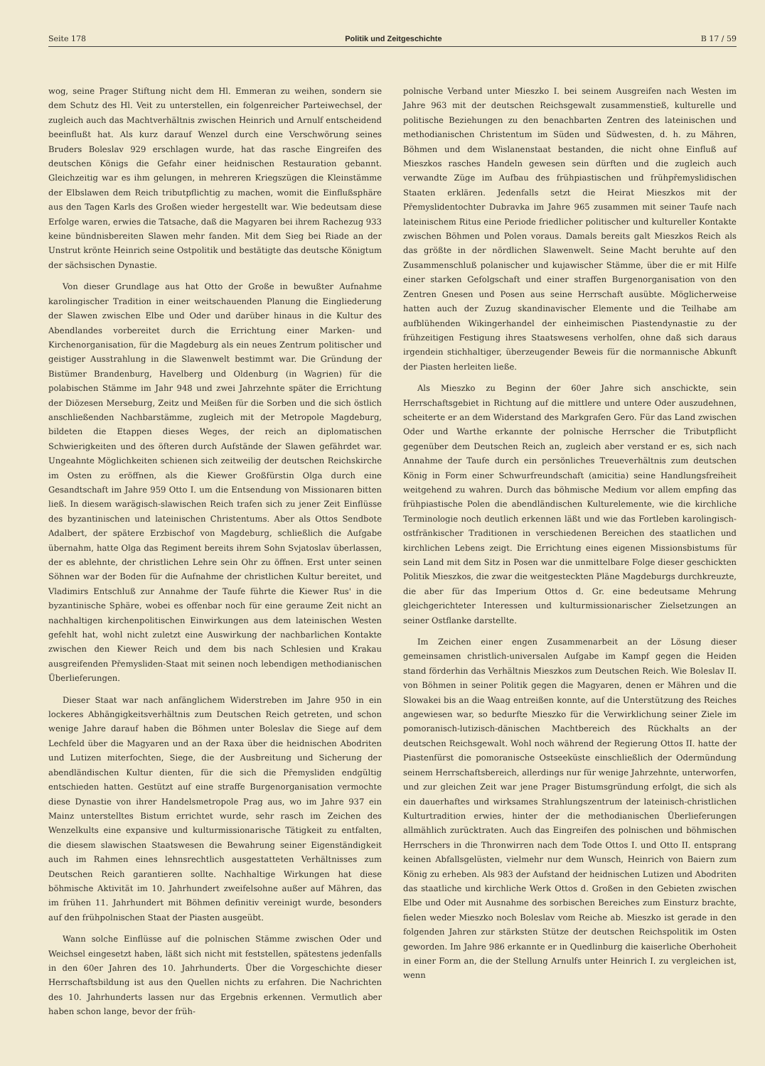Seite 178 Politik und Zeitgeschichte B 17 / 59
wog, seine Prager Stiftung nicht dem Hl. Emmeran zu weihen, sondern sie dem Schutz des Hl. Veit zu unterstellen, ein folgenreicher Parteiwechsel, der zugleich auch das Machtverhältnis zwischen Heinrich und Arnulf entscheidend beeinflußt hat. Als kurz darauf Wenzel durch eine Verschwörung seines Bruders Boleslav 929 erschlagen wurde, hat das rasche Eingreifen des deutschen Königs die Gefahr einer heidnischen Restauration gebannt. Gleichzeitig war es ihm gelungen, in mehreren Kriegszügen die Kleinstämme der Elbslawen dem Reich tributpflichtig zu machen, womit die Einflußsphäre aus den Tagen Karls des Großen wieder hergestellt war. Wie bedeutsam diese Erfolge waren, erwies die Tatsache, daß die Magyaren bei ihrem Rachezug 933 keine bündnisbereiten Slawen mehr fanden. Mit dem Sieg bei Riade an der Unstrut krönte Heinrich seine Ostpolitik und bestätigte das deutsche Königtum der sächsischen Dynastie.
Von dieser Grundlage aus hat Otto der Große in bewußter Aufnahme karolingischer Tradition in einer weitschauenden Planung die Eingliederung der Slawen zwischen Elbe und Oder und darüber hinaus in die Kultur des Abendlandes vorbereitet durch die Errichtung einer Marken- und Kirchenorganisation, für die Magdeburg als ein neues Zentrum politischer und geistiger Ausstrahlung in die Slawenwelt bestimmt war. Die Gründung der Bistümer Brandenburg, Havelberg und Oldenburg (in Wagrien) für die polabischen Stämme im Jahr 948 und zwei Jahrzehnte später die Errichtung der Diözesen Merseburg, Zeitz und Meißen für die Sorben und die sich östlich anschließenden Nachbarstämme, zugleich mit der Metropole Magdeburg, bildeten die Etappen dieses Weges, der reich an diplomatischen Schwierigkeiten und des öfteren durch Aufstände der Slawen gefährdet war. Ungeahnte Möglichkeiten schienen sich zeitweilig der deutschen Reichskirche im Osten zu eröffnen, als die Kiewer Großfürstin Olga durch eine Gesandtschaft im Jahre 959 Otto I. um die Entsendung von Missionaren bitten ließ. In diesem warägisch-slawischen Reich trafen sich zu jener Zeit Einflüsse des byzantinischen und lateinischen Christentums. Aber als Ottos Sendbote Adalbert, der spätere Erzbischof von Magdeburg, schließlich die Aufgabe übernahm, hatte Olga das Regiment bereits ihrem Sohn Svjatoslav überlassen, der es ablehnte, der christlichen Lehre sein Ohr zu öffnen. Erst unter seinen Söhnen war der Boden für die Aufnahme der christlichen Kultur bereitet, und Vladimirs Entschluß zur Annahme der Taufe führte die Kiewer Rus' in die byzantinische Sphäre, wobei es offenbar noch für eine geraume Zeit nicht an nachhaltigen kirchenpolitischen Einwirkungen aus dem lateinischen Westen gefehlt hat, wohl nicht zuletzt eine Auswirkung der nachbarlichen Kontakte zwischen den Kiewer Reich und dem bis nach Schlesien und Krakau ausgreifenden Přemysliden-Staat mit seinen noch lebendigen methodianischen Überlieferungen.
Dieser Staat war nach anfänglichem Widerstreben im Jahre 950 in ein lockeres Abhängigkeitsverhältnis zum Deutschen Reich getreten, und schon wenige Jahre darauf haben die Böhmen unter Boleslav die Siege auf dem Lechfeld über die Magyaren und an der Raxa über die heidnischen Abodriten und Lutizen miterfochten, Siege, die der Ausbreitung und Sicherung der abendländischen Kultur dienten, für die sich die Přemysliden endgültig entschieden hatten. Gestützt auf eine straffe Burgenorganisation vermochte diese Dynastie von ihrer Handelsmetropole Prag aus, wo im Jahre 937 ein Mainz unterstelltes Bistum errichtet wurde, sehr rasch im Zeichen des Wenzelkults eine expansive und kulturmissionarische Tätigkeit zu entfalten, die diesem slawischen Staatswesen die Bewahrung seiner Eigenständigkeit auch im Rahmen eines lehnsrechtlich ausgestatteten Verhältnisses zum Deutschen Reich garantieren sollte. Nachhaltige Wirkungen hat diese böhmische Aktivität im 10. Jahrhundert zweifelsohne außer auf Mähren, das im frühen 11. Jahrhundert mit Böhmen definitiv vereinigt wurde, besonders auf den frühpolnischen Staat der Piasten ausgeübt.
Wann solche Einflüsse auf die polnischen Stämme zwischen Oder und Weichsel eingesetzt haben, läßt sich nicht mit feststellen, spätestens jedenfalls in den 60er Jahren des 10. Jahrhunderts. Über die Vorgeschichte dieser Herrschaftsbildung ist aus den Quellen nichts zu erfahren. Die Nachrichten des 10. Jahrhunderts lassen nur das Ergebnis erkennen. Vermutlich aber haben schon lange, bevor der früh-
polnische Verband unter Mieszko I. bei seinem Ausgreifen nach Westen im Jahre 963 mit der deutschen Reichsgewalt zusammenstieß, kulturelle und politische Beziehungen zu den benachbarten Zentren des lateinischen und methodianischen Christentum im Süden und Südwesten, d. h. zu Mähren, Böhmen und dem Wislanenstaat bestanden, die nicht ohne Einfluß auf Mieszkos rasches Handeln gewesen sein dürften und die zugleich auch verwandte Züge im Aufbau des frühpiastischen und frühpřemyslidischen Staaten erklären. Jedenfalls setzt die Heirat Mieszkos mit der Přemyslidentochter Dubravka im Jahre 965 zusammen mit seiner Taufe nach lateinischem Ritus eine Periode friedlicher politischer und kultureller Kontakte zwischen Böhmen und Polen voraus. Damals bereits galt Mieszkos Reich als das größte in der nördlichen Slawenwelt. Seine Macht beruhte auf den Zusammenschluß polanischer und kujawischer Stämme, über die er mit Hilfe einer starken Gefolgschaft und einer straffen Burgenorganisation von den Zentren Gnesen und Posen aus seine Herrschaft ausübte. Möglicherweise hatten auch der Zuzug skandinavischer Elemente und die Teilhabe am aufblühenden Wikingerhandel der einheimischen Piastendynastie zu der frühzeitigen Festigung ihres Staatswesens verholfen, ohne daß sich daraus irgendein stichhaltiger, überzeugender Beweis für die normannische Abkunft der Piasten herleiten ließe.
Als Mieszko zu Beginn der 60er Jahre sich anschickte, sein Herrschaftsgebiet in Richtung auf die mittlere und untere Oder auszudehnen, scheiterte er an dem Widerstand des Markgrafen Gero. Für das Land zwischen Oder und Warthe erkannte der polnische Herrscher die Tributpflicht gegenüber dem Deutschen Reich an, zugleich aber verstand er es, sich nach Annahme der Taufe durch ein persönliches Treueverhältnis zum deutschen König in Form einer Schwurfreundschaft (amicitia) seine Handlungsfreiheit weitgehend zu wahren. Durch das böhmische Medium vor allem empfing das frühpiastische Polen die abendländischen Kulturelemente, wie die kirchliche Terminologie noch deutlich erkennen läßt und wie das Fortleben karolingisch-ostfränkischer Traditionen in verschiedenen Bereichen des staatlichen und kirchlichen Lebens zeigt. Die Errichtung eines eigenen Missionsbistums für sein Land mit dem Sitz in Posen war die unmittelbare Folge dieser geschickten Politik Mieszkos, die zwar die weitgesteckten Pläne Magdeburgs durchkreuzte, die aber für das Imperium Ottos d. Gr. eine bedeutsame Mehrung gleichgerichteter Interessen und kulturmissionarischer Zielsetzungen an seiner Ostflanke darstellte.
Im Zeichen einer engen Zusammenarbeit an der Lösung dieser gemeinsamen christlich-universalen Aufgabe im Kampf gegen die Heiden stand förderhin das Verhältnis Mieszkos zum Deutschen Reich. Wie Boleslav II. von Böhmen in seiner Politik gegen die Magyaren, denen er Mähren und die Slowakei bis an die Waag entreißen konnte, auf die Unterstützung des Reiches angewiesen war, so bedurfte Mieszko für die Verwirklichung seiner Ziele im pomoranisch-lutizisch-dänischen Machtbereich des Rückhalts an der deutschen Reichsgewalt. Wohl noch während der Regierung Ottos II. hatte der Piastenfürst die pomoranische Ostseeküste einschließlich der Odermündung seinem Herrschaftsbereich, allerdings nur für wenige Jahrzehnte, unterworfen, und zur gleichen Zeit war jene Prager Bistumsgründung erfolgt, die sich als ein dauerhaftes und wirksames Strahlungszentrum der lateinisch-christlichen Kulturtradition erwies, hinter der die methodianischen Überlieferungen allmählich zurücktraten. Auch das Eingreifen des polnischen und böhmischen Herrschers in die Thronwirren nach dem Tode Ottos I. und Otto II. entsprang keinen Abfallsgelüsten, vielmehr nur dem Wunsch, Heinrich von Baiern zum König zu erheben. Als 983 der Aufstand der heidnischen Lutizen und Abodriten das staatliche und kirchliche Werk Ottos d. Großen in den Gebieten zwischen Elbe und Oder mit Ausnahme des sorbischen Bereiches zum Einsturz brachte, fielen weder Mieszko noch Boleslav vom Reiche ab. Mieszko ist gerade in den folgenden Jahren zur stärksten Stütze der deutschen Reichspolitik im Osten geworden. Im Jahre 986 erkannte er in Quedlinburg die kaiserliche Oberhoheit in einer Form an, die der Stellung Arnulfs unter Heinrich I. zu vergleichen ist, wenn